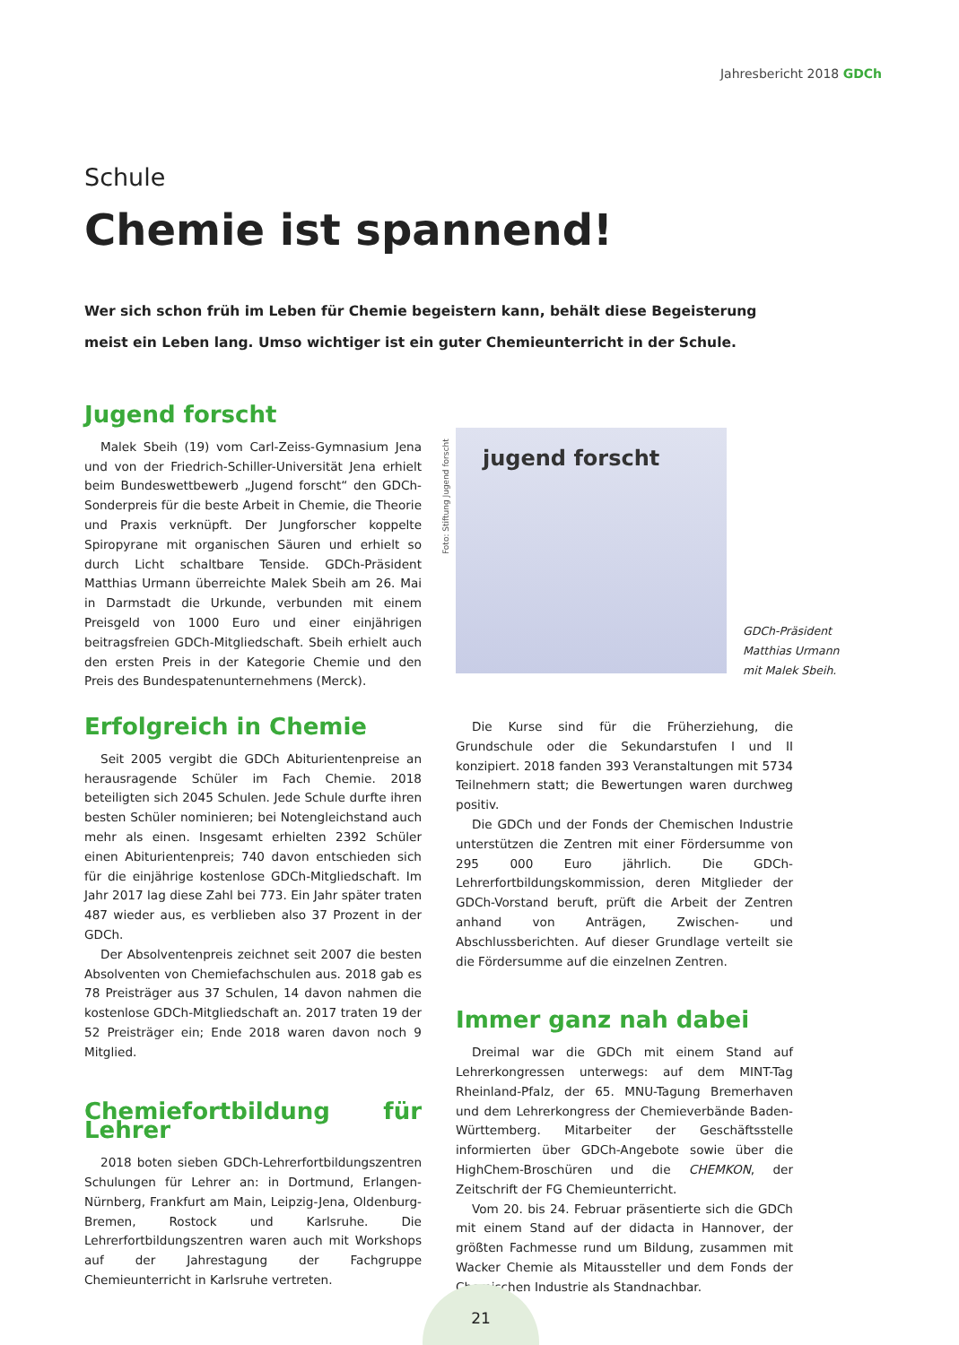Jahresbericht 2018 GDCh
Schule
Chemie ist spannend!
Wer sich schon früh im Leben für Chemie begeistern kann, behält diese Begeisterung meist ein Leben lang. Umso wichtiger ist ein guter Chemieunterricht in der Schule.
Jugend forscht
Malek Sbeih (19) vom Carl-Zeiss-Gymnasium Jena und von der Friedrich-Schiller-Universität Jena erhielt beim Bundeswettbewerb „Jugend forscht“ den GDCh-Sonderpreis für die beste Arbeit in Chemie, die Theorie und Praxis verknüpft. Der Jungforscher koppelte Spiropyrane mit organischen Säuren und erhielt so durch Licht schaltbare Tenside. GDCh-Präsident Matthias Urmann überreichte Malek Sbeih am 26. Mai in Darmstadt die Urkunde, verbunden mit einem Preisgeld von 1000 Euro und einer einjährigen beitragsfreien GDCh-Mitgliedschaft. Sbeih erhielt auch den ersten Preis in der Kategorie Chemie und den Preis des Bundespatenunternehmens (Merck).
Foto: Stiftung Jugend forscht
jugend forscht
GDCh-Präsident
Matthias Urmann
mit Malek Sbeih.
Erfolgreich in Chemie
Seit 2005 vergibt die GDCh Abiturientenpreise an herausragende Schüler im Fach Chemie. 2018 beteiligten sich 2045 Schulen. Jede Schule durfte ihren besten Schüler nominieren; bei Notengleichstand auch mehr als einen. Insgesamt erhielten 2392 Schüler einen Abiturientenpreis; 740 davon entschieden sich für die einjährige kostenlose GDCh-Mitgliedschaft. Im Jahr 2017 lag diese Zahl bei 773. Ein Jahr später traten 487 wieder aus, es verblieben also 37 Prozent in der GDCh.
Der Absolventenpreis zeichnet seit 2007 die besten Absolventen von Chemiefachschulen aus. 2018 gab es 78 Preisträger aus 37 Schulen, 14 davon nahmen die kostenlose GDCh-Mitgliedschaft an. 2017 traten 19 der 52 Preisträger ein; Ende 2018 waren davon noch 9 Mitglied.
Chemiefortbildung für Lehrer
2018 boten sieben GDCh-Lehrerfortbildungszentren Schulungen für Lehrer an: in Dortmund, Erlangen-Nürnberg, Frankfurt am Main, Leipzig-Jena, Oldenburg-Bremen, Rostock und Karlsruhe. Die Lehrerfortbildungszentren waren auch mit Workshops auf der Jahrestagung der Fachgruppe Chemieunterricht in Karlsruhe vertreten.
Die Kurse sind für die Früherziehung, die Grundschule oder die Sekundarstufen I und II konzipiert. 2018 fanden 393 Veranstaltungen mit 5734 Teilnehmern statt; die Bewertungen waren durchweg positiv.
Die GDCh und der Fonds der Chemischen Industrie unterstützen die Zentren mit einer Fördersumme von 295 000 Euro jährlich. Die GDCh-Lehrerfortbildungskommission, deren Mitglieder der GDCh-Vorstand beruft, prüft die Arbeit der Zentren anhand von Anträgen, Zwischen- und Abschlussberichten. Auf dieser Grundlage verteilt sie die Fördersumme auf die einzelnen Zentren.
Immer ganz nah dabei
Dreimal war die GDCh mit einem Stand auf Lehrerkongressen unterwegs: auf dem MINT-Tag Rheinland-Pfalz, der 65. MNU-Tagung Bremerhaven und dem Lehrerkongress der Chemieverbände Baden-Württemberg. Mitarbeiter der Geschäftsstelle informierten über GDCh-Angebote sowie über die HighChem-Broschüren und die CHEMKON, der Zeitschrift der FG Chemieunterricht.
Vom 20. bis 24. Februar präsentierte sich die GDCh mit einem Stand auf der didacta in Hannover, der größten Fachmesse rund um Bildung, zusammen mit Wacker Chemie als Mitaussteller und dem Fonds der Chemischen Industrie als Standnachbar.
21